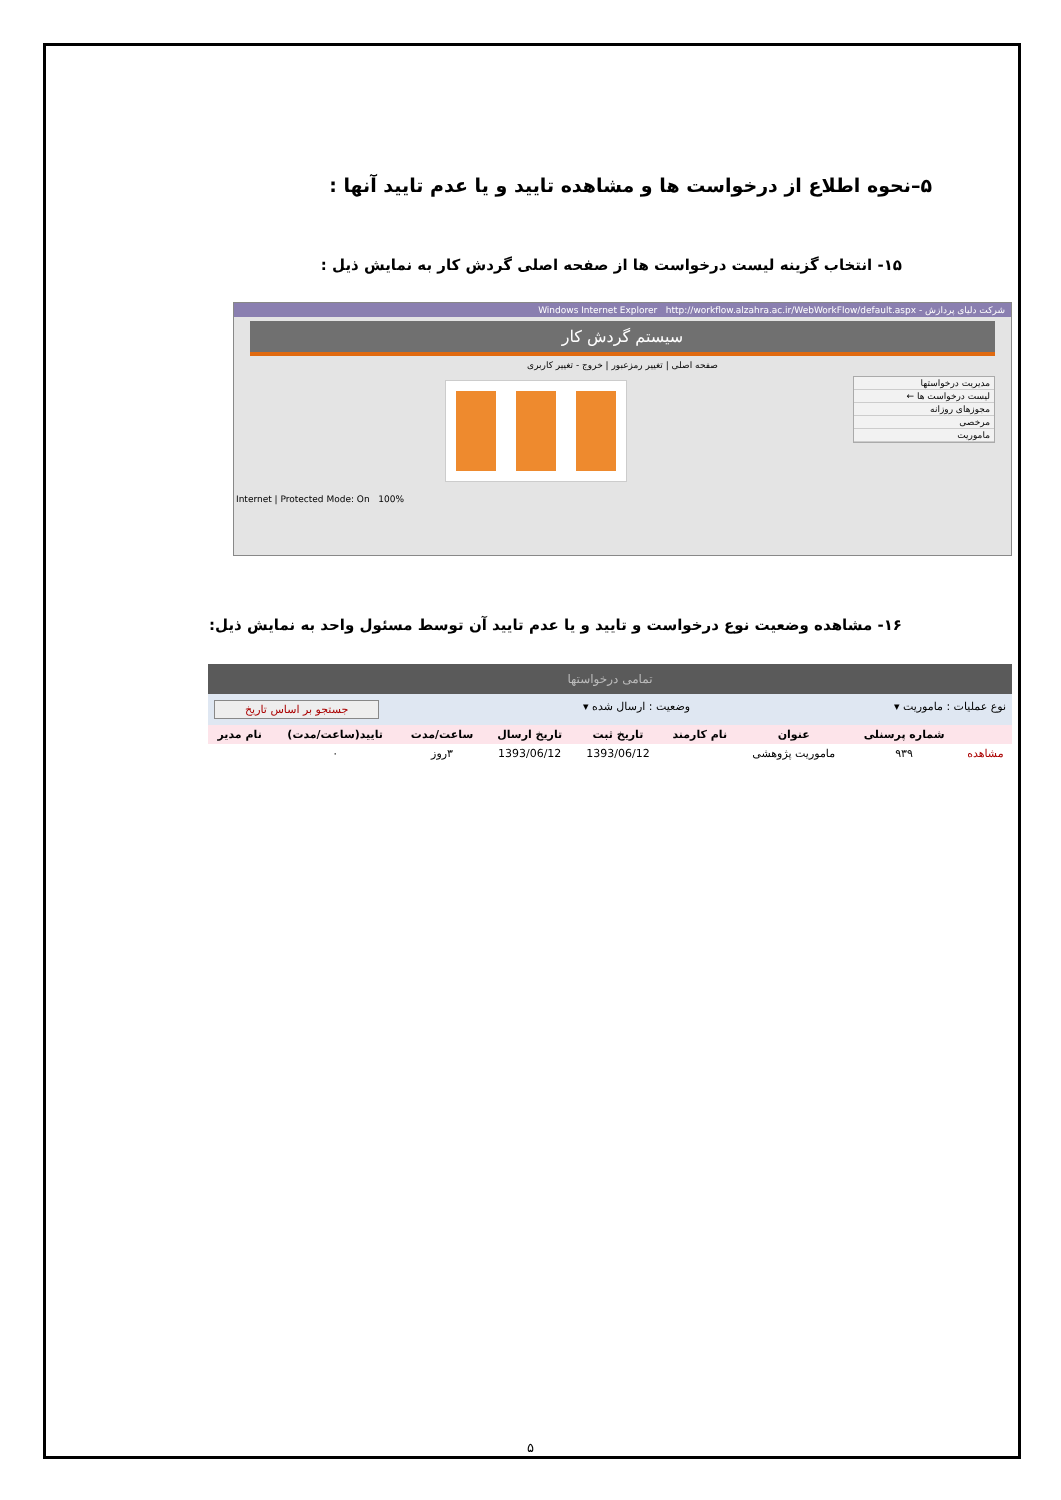۵–نحوه اطلاع از درخواست ها و مشاهده تایید و یا عدم تایید آنها :
۱۵- انتخاب گزینه لیست درخواست ها از صفحه اصلی گردش کار به نمایش ذیل :
شرکت دلیای پردازش - Windows Internet Explorer http://workflow.alzahra.ac.ir/WebWorkFlow/default.aspx
سیستم گردش کار
صفحه اصلی | تغییر رمزعبور | خروج - تغییر کاربری
مدیریت درخواستها
لیست درخواست ها ←
مجوزهای روزانه
مرخصی
ماموریت
Internet | Protected Mode: On 100%
۱۶- مشاهده وضعیت نوع درخواست و تایید و یا عدم تایید آن توسط مسئول واحد به نمایش ذیل:
تمامی درخواستها
نوع عملیات : ماموریت ▾ وضعیت : ارسال شده ▾ جستجو بر اساس تاریخ
| | شماره پرسنلی | عنوان | نام کارمند | تاریخ ثبت | تاریخ ارسال | ساعت/مدت | تایید(ساعت/مدت) | نام مدیر |
| --- | --- | --- | --- | --- | --- | --- | --- | --- |
| مشاهده | ۹۳۹ | ماموریت پژوهشی | | 1393/06/12 | 1393/06/12 | ۳روز | ۰ | |
۵